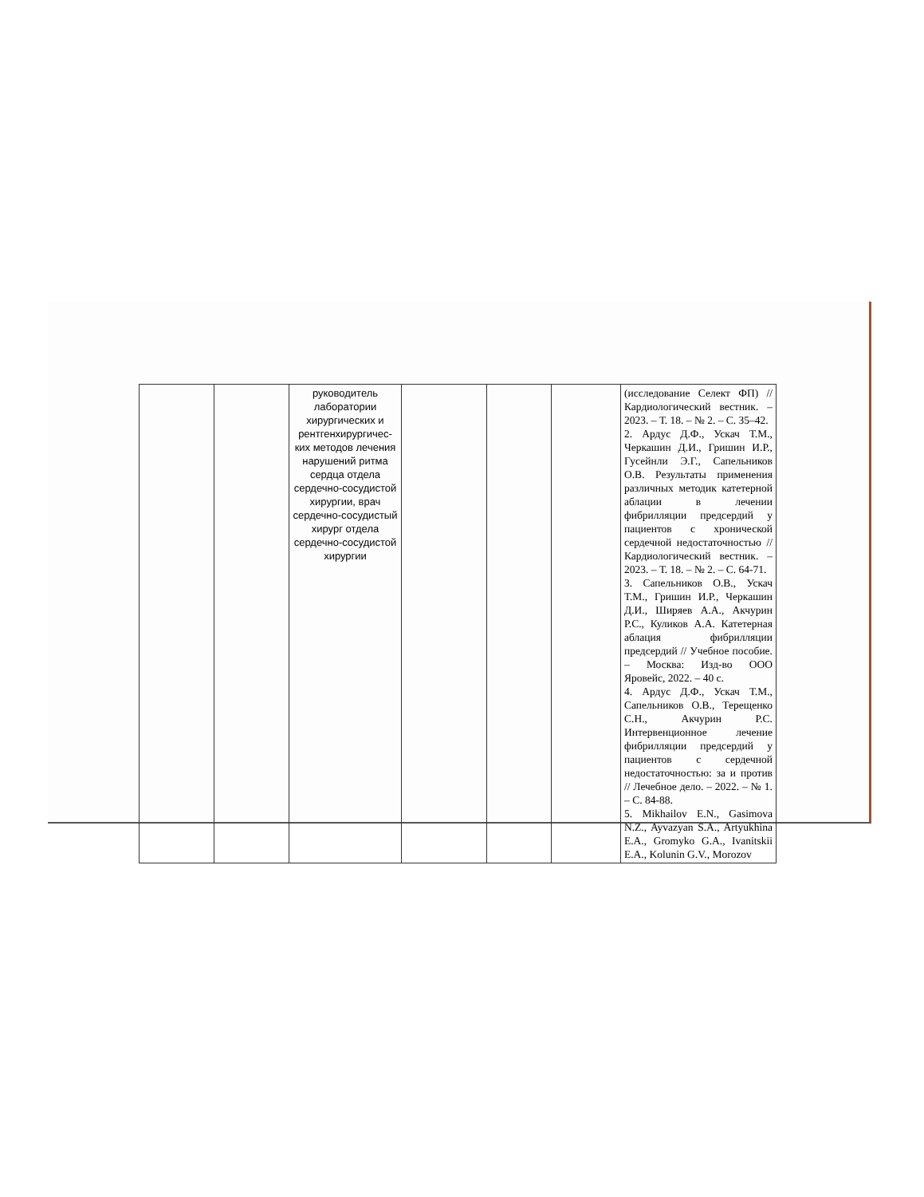| | | руководитель лаборатории хирургических и рентгенхирургичес-ких методов лечения нарушений ритма сердца отдела сердечно-сосудистой хирургии, врач сердечно-сосудистый хирург отдела сердечно-сосудистой хирургии | | | | (исследование Селект ФП) // Кардиологический вестник. – 2023. – Т. 18. – № 2. – С. 35–42. 2. Ардус Д.Ф., Ускач Т.М., Черкашин Д.И., Гришин И.Р., Гусейнли Э.Г., Сапельников О.В. Результаты применения различных методик катетерной аблации в лечении фибрилляции предсердий у пациентов с хронической сердечной недостаточностью // Кардиологический вестник. – 2023. – Т. 18. – № 2. – С. 64-71. 3. Сапельников О.В., Ускач Т.М., Гришин И.Р., Черкашин Д.И., Ширяев А.А., Акчурин Р.С., Куликов А.А. Катетерная аблация фибрилляции предсердий // Учебное пособие. – Москва: Изд-во ООО Яровейс, 2022. – 40 с. 4. Ардус Д.Ф., Ускач Т.М., Сапельников О.В., Терещенко С.Н., Акчурин Р.С. Интервенционное лечение фибрилляции предсердий у пациентов с сердечной недостаточностью: за и против // Лечебное дело. – 2022. – № 1. – С. 84-88. 5. Mikhailov E.N., Gasimova N.Z., Ayvazyan S.A., Artyukhina E.A., Gromyko G.A., Ivanitskii E.A., Kolunin G.V., Morozov |